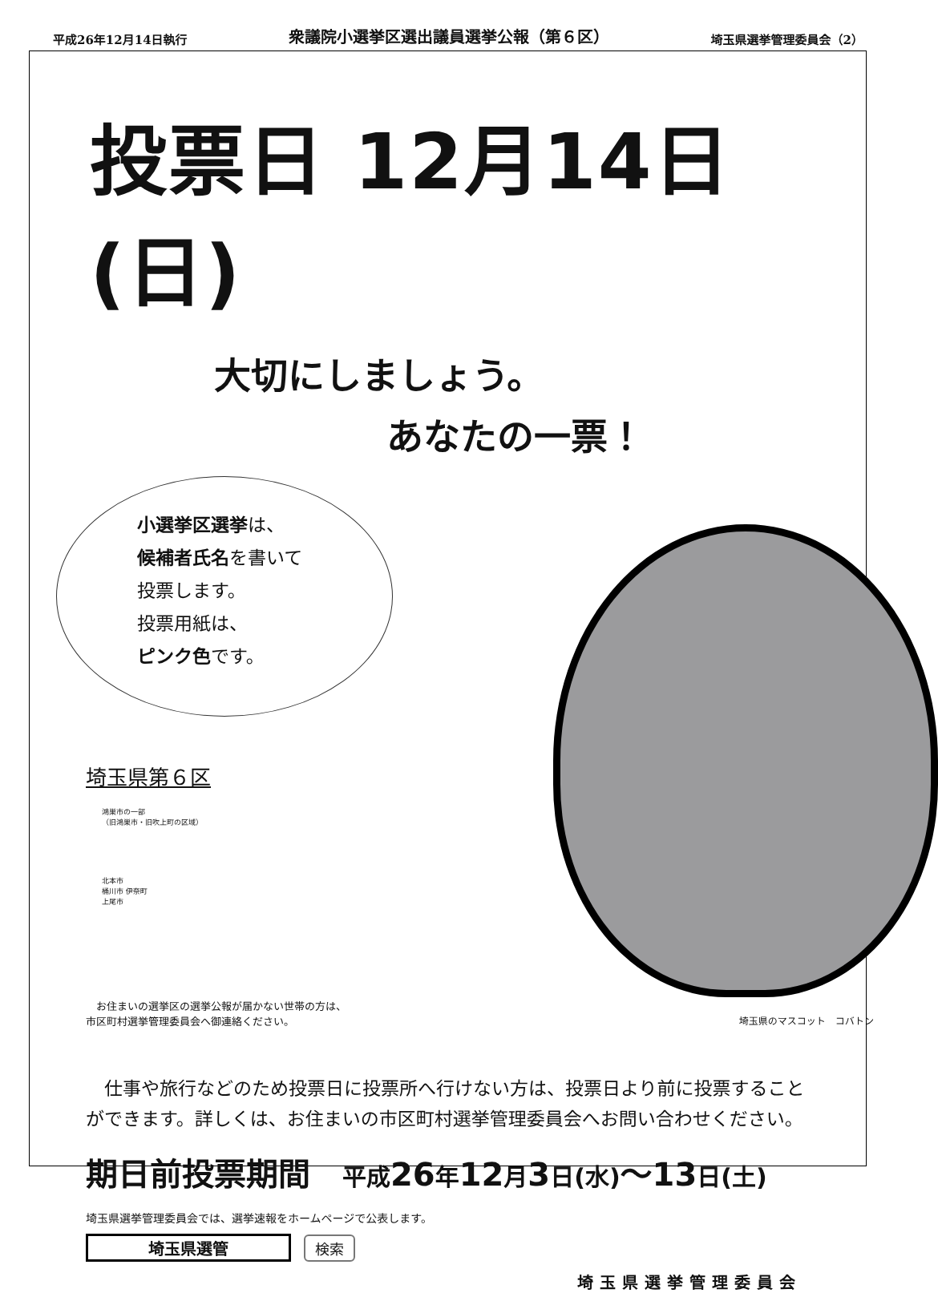平成26年12月14日執行 衆議院小選挙区選出議員選挙公報（第６区） 埼玉県選挙管理委員会（2）
投票日 12月14日(日)
大切にしましょう。
あなたの一票！
小選挙区選挙は、
候補者氏名を書いて
投票します。
投票用紙は、
ピンク色です。
埼玉県第６区
鴻巣市の一部
（旧鴻巣市・旧吹上町の区域）
北本市
桶川市 伊奈町
上尾市
　お住まいの選挙区の選挙公報が届かない世帯の方は、
市区町村選挙管理委員会へ御連絡ください。
埼玉県のマスコット　コバトン
仕事や旅行などのため投票日に投票所へ行けない方は、投票日より前に投票することができます。詳しくは、お住まいの市区町村選挙管理委員会へお問い合わせください。
期日前投票期間　平成26年12月3日(水)～13日(土)
埼玉県選挙管理委員会では、選挙速報をホームページで公表します。
埼玉県選管 検索
埼玉県選挙管理委員会